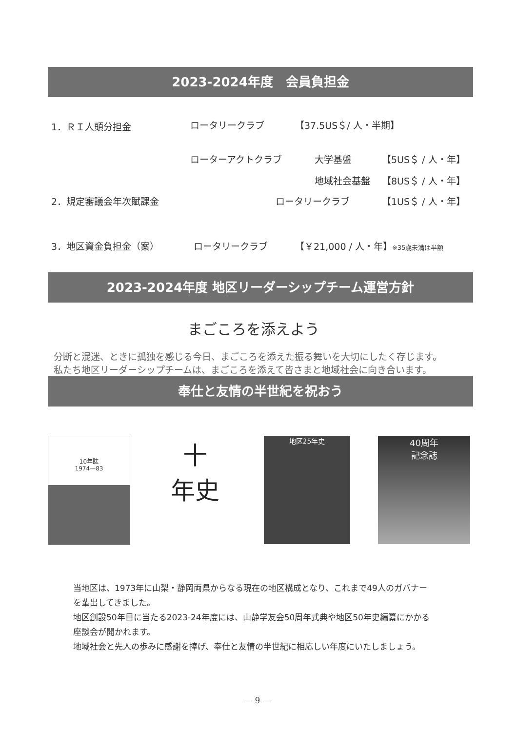2023-2024年度　会員負担金
1．ＲＩ人頭分担金 ロータリークラブ 【37.5US＄/ 人・半期】
ローターアクトクラブ 大学基盤 【5US＄ / 人・年】
地域社会基盤 【8US＄ / 人・年】
2．規定審議会年次賦課金 ロータリークラブ 【1US＄ / 人・年】
3．地区資金負担金（案） ロータリークラブ 【￥21,000 / 人・年】※35歳未満は半額
2023-2024年度 地区リーダーシップチーム運営方針
まごころを添えよう
分断と混迷、ときに孤独を感じる今日、まごころを添えた振る舞いを大切にしたく存じます。
私たち地区リーダーシップチームは、まごころを添えて皆さまと地域社会に向き合います。
奉仕と友情の半世紀を祝おう
10年誌
1974—83
十
年史
地区25年史
40周年
記念誌
当地区は、1973年に山梨・静岡両県からなる現在の地区構成となり、これまで49人のガバナー
を輩出してきました。
地区創設50年目に当たる2023-24年度には、山静学友会50周年式典や地区50年史編纂にかかる
座談会が開かれます。
地域社会と先人の歩みに感謝を捧げ、奉仕と友情の半世紀に相応しい年度にいたしましょう。
— 9 —